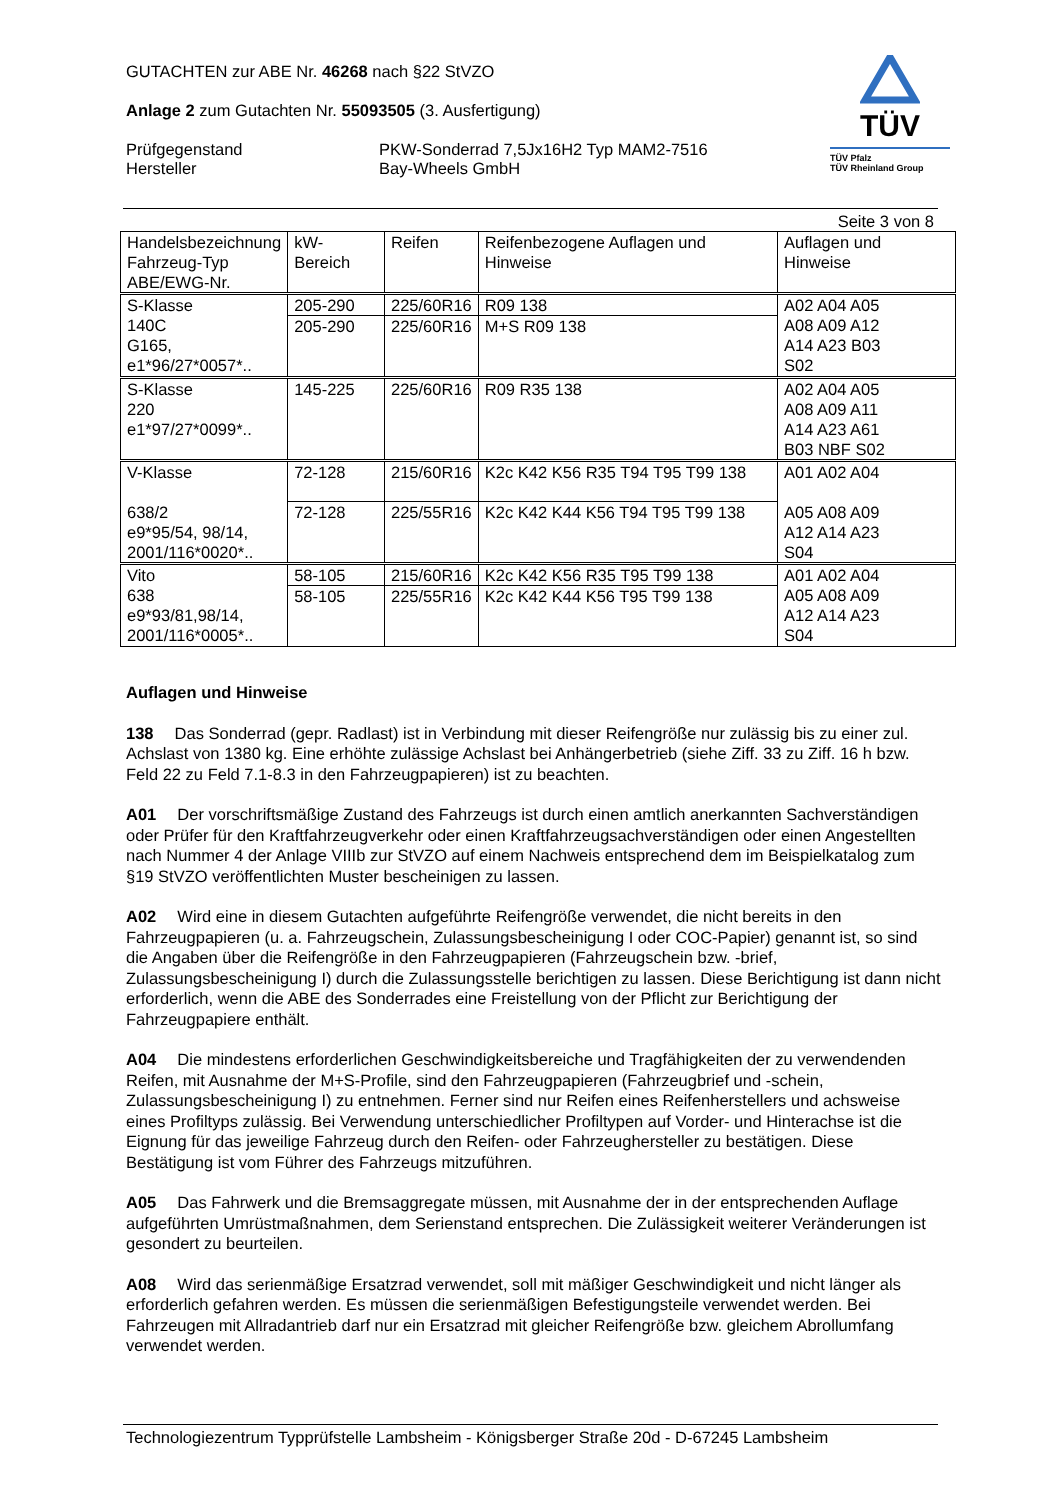GUTACHTEN zur ABE Nr. 46268 nach §22 StVZO
Anlage 2 zum Gutachten Nr. 55093505 (3. Ausfertigung)
Prüfgegenstand
Hersteller
PKW-Sonderrad 7,5Jx16H2 Typ MAM2-7516
Bay-Wheels GmbH
TÜV
TÜV Pfalz
TÜV Rheinland Group
Seite 3 von 8
| Handelsbezeichnung Fahrzeug-Typ ABE/EWG-Nr. | kW-Bereich | Reifen | Reifenbezogene Auflagen und Hinweise | Auflagen und Hinweise |
| --- | --- | --- | --- | --- |
| S-Klasse 140C G165, e1*96/27*0057*.. | 205-290 | 225/60R16 | R09 138 | A02 A04 A05 A08 A09 A12 A14 A23 B03 S02 |
| | 205-290 | 225/60R16 | M+S R09 138 | |
| S-Klasse 220 e1*97/27*0099*.. | 145-225 | 225/60R16 | R09 R35 138 | A02 A04 A05 A08 A09 A11 A14 A23 A61 B03 NBF S02 |
| V-Klasse 638/2 e9*95/54, 98/14, 2001/116*0020*.. | 72-128 | 215/60R16 | K2c K42 K56 R35 T94 T95 T99 138 | A01 A02 A04 A05 A08 A09 A12 A14 A23 S04 |
| | 72-128 | 225/55R16 | K2c K42 K44 K56 T94 T95 T99 138 | |
| Vito 638 e9*93/81,98/14, 2001/116*0005*.. | 58-105 | 215/60R16 | K2c K42 K56 R35 T95 T99 138 | A01 A02 A04 A05 A08 A09 A12 A14 A23 S04 |
| | 58-105 | 225/55R16 | K2c K42 K44 K56 T95 T99 138 | |
Auflagen und Hinweise
138  Das Sonderrad (gepr. Radlast) ist in Verbindung mit dieser Reifengröße nur zulässig bis zu einer zul. Achslast von 1380 kg. Eine erhöhte zulässige Achslast bei Anhängerbetrieb (siehe Ziff. 33 zu Ziff. 16 h bzw. Feld 22 zu Feld 7.1-8.3 in den Fahrzeugpapieren) ist zu beachten.
A01  Der vorschriftsmäßige Zustand des Fahrzeugs ist durch einen amtlich anerkannten Sachverständigen oder Prüfer für den Kraftfahrzeugverkehr oder einen Kraftfahrzeugsachverständigen oder einen Angestellten nach Nummer 4 der Anlage VIIIb zur StVZO auf einem Nachweis entsprechend dem im Beispielkatalog zum §19 StVZO veröffentlichten Muster bescheinigen zu lassen.
A02  Wird eine in diesem Gutachten aufgeführte Reifengröße verwendet, die nicht bereits in den Fahrzeugpapieren (u. a. Fahrzeugschein, Zulassungsbescheinigung I oder COC-Papier) genannt ist, so sind die Angaben über die Reifengröße in den Fahrzeugpapieren (Fahrzeugschein bzw. -brief, Zulassungsbescheinigung I) durch die Zulassungsstelle berichtigen zu lassen. Diese Berichtigung ist dann nicht erforderlich, wenn die ABE des Sonderrades eine Freistellung von der Pflicht zur Berichtigung der Fahrzeugpapiere enthält.
A04  Die mindestens erforderlichen Geschwindigkeitsbereiche und Tragfähigkeiten der zu verwendenden Reifen, mit Ausnahme der M+S-Profile, sind den Fahrzeugpapieren (Fahrzeugbrief und -schein, Zulassungsbescheinigung I) zu entnehmen. Ferner sind nur Reifen eines Reifenherstellers und achsweise eines Profiltyps zulässig. Bei Verwendung unterschiedlicher Profiltypen auf Vorder- und Hinterachse ist die Eignung für das jeweilige Fahrzeug durch den Reifen- oder Fahrzeughersteller zu bestätigen. Diese Bestätigung ist vom Führer des Fahrzeugs mitzuführen.
A05  Das Fahrwerk und die Bremsaggregate müssen, mit Ausnahme der in der entsprechenden Auflage aufgeführten Umrüstmaßnahmen, dem Serienstand entsprechen. Die Zulässigkeit weiterer Veränderungen ist gesondert zu beurteilen.
A08  Wird das serienmäßige Ersatzrad verwendet, soll mit mäßiger Geschwindigkeit und nicht länger als erforderlich gefahren werden. Es müssen die serienmäßigen Befestigungsteile verwendet werden. Bei Fahrzeugen mit Allradantrieb darf nur ein Ersatzrad mit gleicher Reifengröße bzw. gleichem Abrollumfang verwendet werden.
Technologiezentrum Typprüfstelle Lambsheim - Königsberger Straße 20d - D-67245 Lambsheim